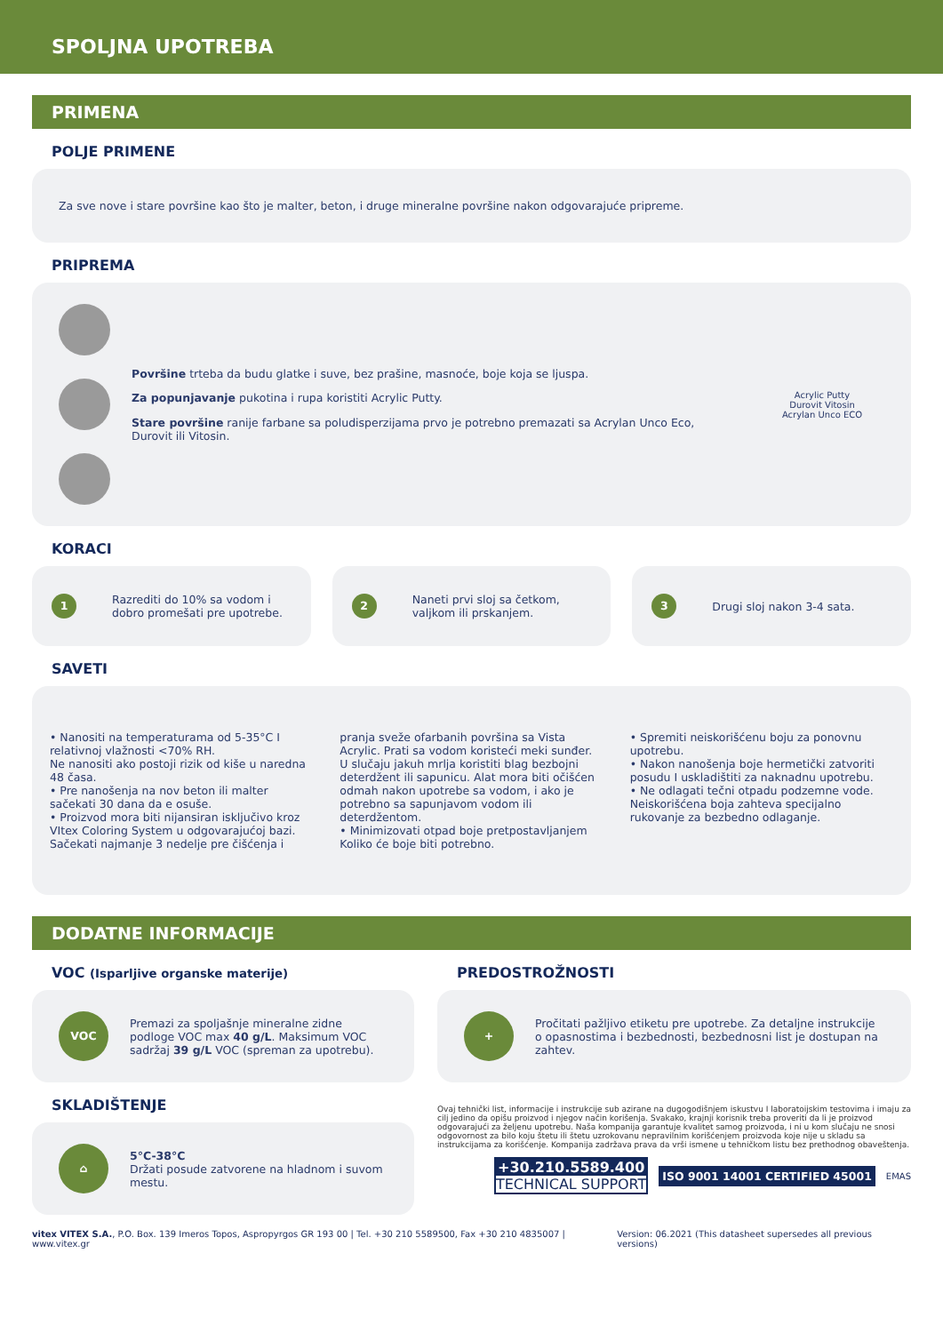SPOLJNA UPOTREBA
PRIMENA
POLJE PRIMENE
Za sve nove i stare površine kao što je malter, beton, i druge mineralne površine nakon odgovarajuće pripreme.
PRIPREMA
Površine trteba da budu glatke i suve, bez prašine, masnoće, boje koja se ljuspa.
Za popunjavanje pukotina i rupa koristiti Acrylic Putty.
Stare površine ranije farbane sa poludisperzijama prvo je potrebno premazati sa Acrylan Unco Eco, Durovit ili Vitosin.
Acrylic Putty
Durovit Vitosin
Acrylan Unco ECO
KORACI
1 Razrediti do 10% sa vodom i dobro promešati pre upotrebe.
2 Naneti prvi sloj sa četkom, valjkom ili prskanjem.
3 Drugi sloj nakon 3-4 sata.
SAVETI
• Nanositi na temperaturama od 5-35°C I relativnoj vlažnosti <70% RH.
Ne nanositi ako postoji rizik od kiše u naredna 48 časa.
• Pre nanošenja na nov beton ili malter sačekati 30 dana da e osuše.
• Proizvod mora biti nijansiran isključivo kroz VItex Coloring System u odgovarajućoj bazi. Sačekati najmanje 3 nedelje pre čišćenja i pranja sveže ofarbanih površina sa Vista Acrylic. Prati sa vodom koristeći meki sunđer. U slučaju jakuh mrlja koristiti blag bezbojni deterdžent ili sapunicu. Alat mora biti očišćen odmah nakon upotrebe sa vodom, i ako je potrebno sa sapunjavom vodom ili deterdžentom.
• Minimizovati otpad boje pretpostavljanjem Koliko će boje biti potrebno.
• Spremiti neiskorišćenu boju za ponovnu upotrebu.
• Nakon nanošenja boje hermetički zatvoriti posudu I uskladištiti za naknadnu upotrebu.
• Ne odlagati tečni otpadu podzemne vode. Neiskorišćena boja zahteva specijalno rukovanje za bezbedno odlaganje.
DODATNE INFORMACIJE
VOC (Isparljive organske materije)
VOC Premazi za spoljašnje mineralne zidne podloge VOC max 40 g/L. Maksimum VOC sadržaj 39 g/L VOC (spreman za upotrebu).
PREDOSTROŽNOSTI
+ Pročitati pažljivo etiketu pre upotrebe. Za detaljne instrukcije o opasnostima i bezbednosti, bezbednosni list je dostupan na zahtev.
SKLADIŠTENJE
⌂ 5°C-38°C
Držati posude zatvorene na hladnom i suvom mestu.
Ovaj tehnički list, informacije i instrukcije sub azirane na dugogodišnjem iskustvu I laboratoijskim testovima i imaju za cilj jedino da opišu proizvod i njegov način korišenja. Svakako, krajnji korisnik treba proveriti da li je proizvod odgovarajući za željenu upotrebu. Naša kompanija garantuje kvalitet samog proizvoda, i ni u kom slučaju ne snosi odgovornost za bilo koju štetu ili štetu uzrokovanu nepravilnim korišćenjem proizvoda koje nije u skladu sa instrukcijama za korišćenje. Kompanija zadržava prava da vrši ismene u tehničkom listu bez prethodnog obaveštenja.
+30.210.5589.400
TECHNICAL SUPPORT
ISO 9001 14001 CERTIFIED 45001
EMAS
vitex VITEX S.A., P.O. Box. 139 Imeros Topos, Aspropyrgos GR 193 00 | Tel. +30 210 5589500, Fax +30 210 4835007 | www.vitex.gr Version: 06.2021 (This datasheet supersedes all previous versions)